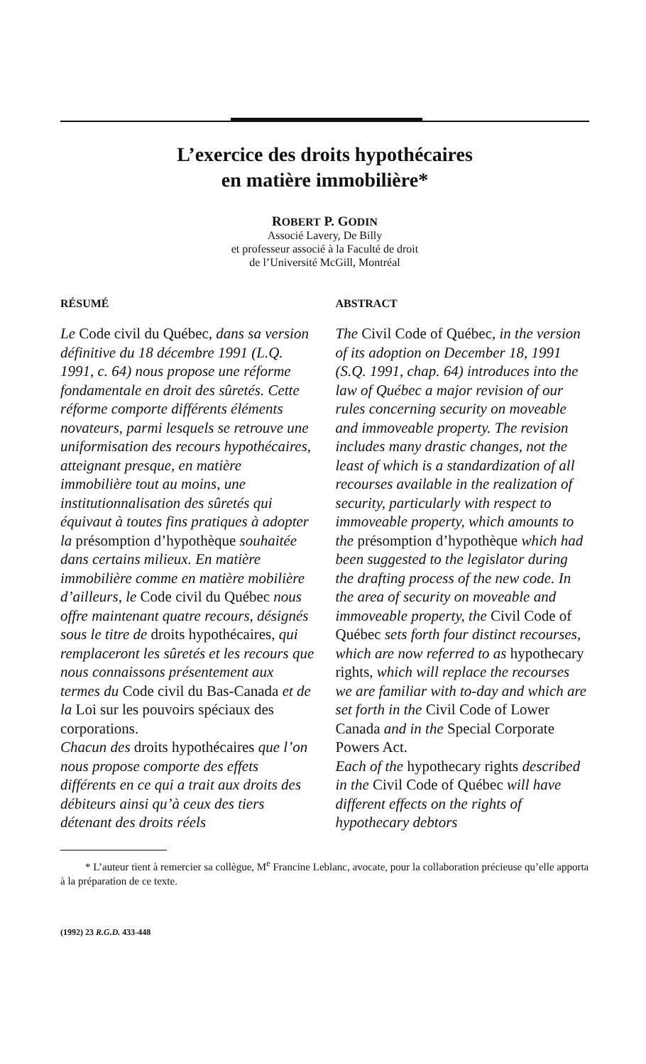L’exercice des droits hypothécaires
en matière immobilière*
ROBERT P. GODIN
Associé Lavery, De Billy
et professeur associé à la Faculté de droit
de l’Université McGill, Montréal
RÉSUMÉ
Le Code civil du Québec, dans sa version définitive du 18 décembre 1991 (L.Q. 1991, c. 64) nous propose une réforme fondamentale en droit des sûretés. Cette réforme comporte différents éléments novateurs, parmi lesquels se retrouve une uniformisation des recours hypothécaires, atteignant presque, en matière immobilière tout au moins, une institutionnalisation des sûretés qui équivaut à toutes fins pratiques à adopter la présomption d’hypothèque souhaitée dans certains milieux. En matière immobilière comme en matière mobilière d’ailleurs, le Code civil du Québec nous offre maintenant quatre recours, désignés sous le titre de droits hypothécaires, qui remplaceront les sûretés et les recours que nous connaissons présentement aux termes du Code civil du Bas-Canada et de la Loi sur les pouvoirs spéciaux des corporations.
Chacun des droits hypothécaires que l’on nous propose comporte des effets différents en ce qui a trait aux droits des débiteurs ainsi qu’à ceux des tiers détenant des droits réels
ABSTRACT
The Civil Code of Québec, in the version of its adoption on December 18, 1991 (S.Q. 1991, chap. 64) introduces into the law of Québec a major revision of our rules concerning security on moveable and immoveable property. The revision includes many drastic changes, not the least of which is a standardization of all recourses available in the realization of security, particularly with respect to immoveable property, which amounts to the présomption d’hypothèque which had been suggested to the legislator during the drafting process of the new code. In the area of security on moveable and immoveable property, the Civil Code of Québec sets forth four distinct recourses, which are now referred to as hypothecary rights, which will replace the recourses we are familiar with to-day and which are set forth in the Civil Code of Lower Canada and in the Special Corporate Powers Act.
Each of the hypothecary rights described in the Civil Code of Québec will have different effects on the rights of hypothecary debtors
* L’auteur tient à remercier sa collègue, M<sup>e</sup> Francine Leblanc, avocate, pour la collaboration précieuse qu’elle apporta à la préparation de ce texte.
(1992) 23 R.G.D. 433-448